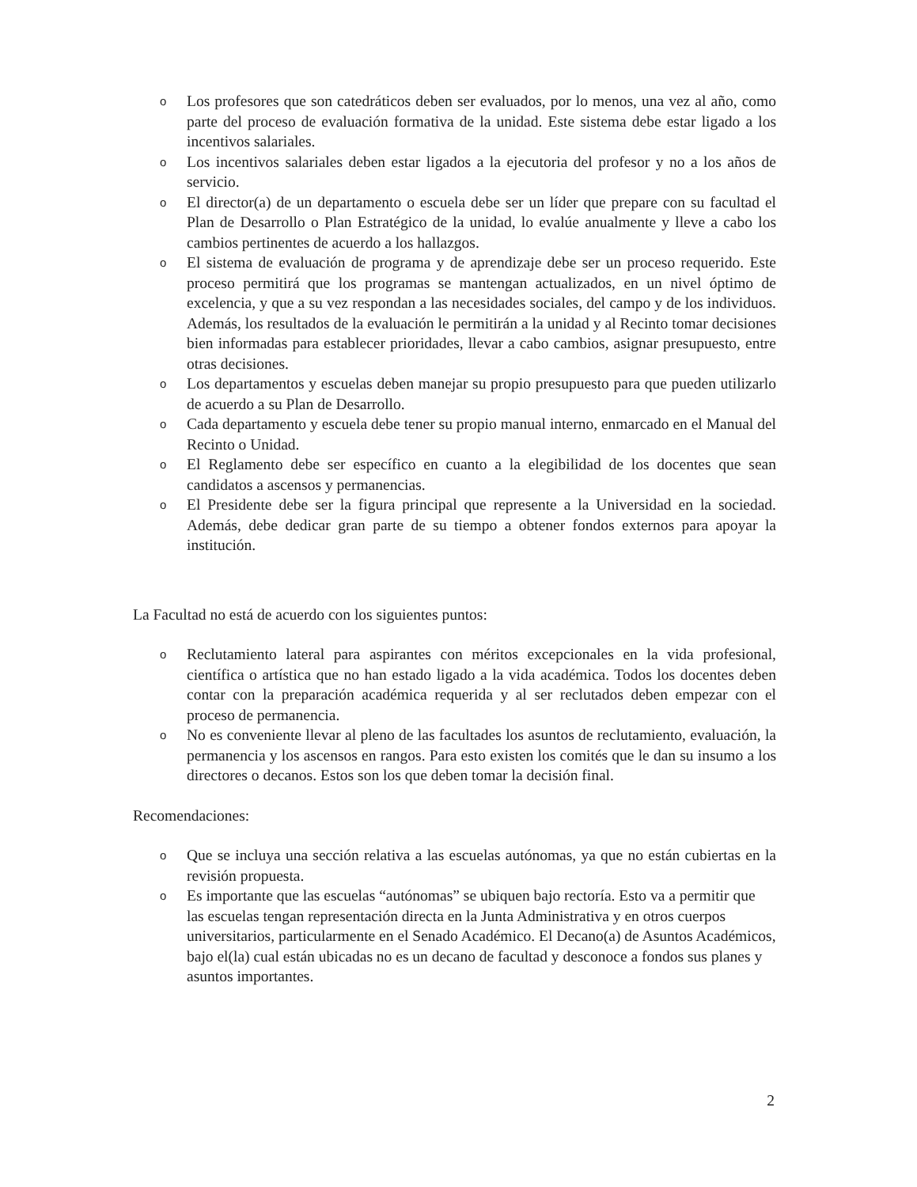o Los profesores que son catedráticos deben ser evaluados, por lo menos, una vez al año, como parte del proceso de evaluación formativa de la unidad. Este sistema debe estar ligado a los incentivos salariales.
o Los incentivos salariales deben estar ligados a la ejecutoria del profesor y no a los años de servicio.
o El director(a) de un departamento o escuela debe ser un líder que prepare con su facultad el Plan de Desarrollo o Plan Estratégico de la unidad, lo evalúe anualmente y lleve a cabo los cambios pertinentes de acuerdo a los hallazgos.
o El sistema de evaluación de programa y de aprendizaje debe ser un proceso requerido. Este proceso permitirá que los programas se mantengan actualizados, en un nivel óptimo de excelencia, y que a su vez respondan a las necesidades sociales, del campo y de los individuos. Además, los resultados de la evaluación le permitirán a la unidad y al Recinto tomar decisiones bien informadas para establecer prioridades, llevar a cabo cambios, asignar presupuesto, entre otras decisiones.
o Los departamentos y escuelas deben manejar su propio presupuesto para que pueden utilizarlo de acuerdo a su Plan de Desarrollo.
o Cada departamento y escuela debe tener su propio manual interno, enmarcado en el Manual del Recinto o Unidad.
o El Reglamento debe ser específico en cuanto a la elegibilidad de los docentes que sean candidatos a ascensos y permanencias.
o El Presidente debe ser la figura principal que represente a la Universidad en la sociedad. Además, debe dedicar gran parte de su tiempo a obtener fondos externos para apoyar la institución.
La Facultad no está de acuerdo con los siguientes puntos:
o Reclutamiento lateral para aspirantes con méritos excepcionales en la vida profesional, científica o artística que no han estado ligado a la vida académica. Todos los docentes deben contar con la preparación académica requerida y al ser reclutados deben empezar con el proceso de permanencia.
o No es conveniente llevar al pleno de las facultades los asuntos de reclutamiento, evaluación, la permanencia y los ascensos en rangos. Para esto existen los comités que le dan su insumo a los directores o decanos. Estos son los que deben tomar la decisión final.
Recomendaciones:
o Que se incluya una sección relativa a las escuelas autónomas, ya que no están cubiertas en la revisión propuesta.
o Es importante que las escuelas “autónomas” se ubiquen bajo rectoría. Esto va a permitir que las escuelas tengan representación directa en la Junta Administrativa y en otros cuerpos universitarios, particularmente en el Senado Académico. El Decano(a) de Asuntos Académicos, bajo el(la) cual están ubicadas no es un decano de facultad y desconoce a fondos sus planes y asuntos importantes.
2